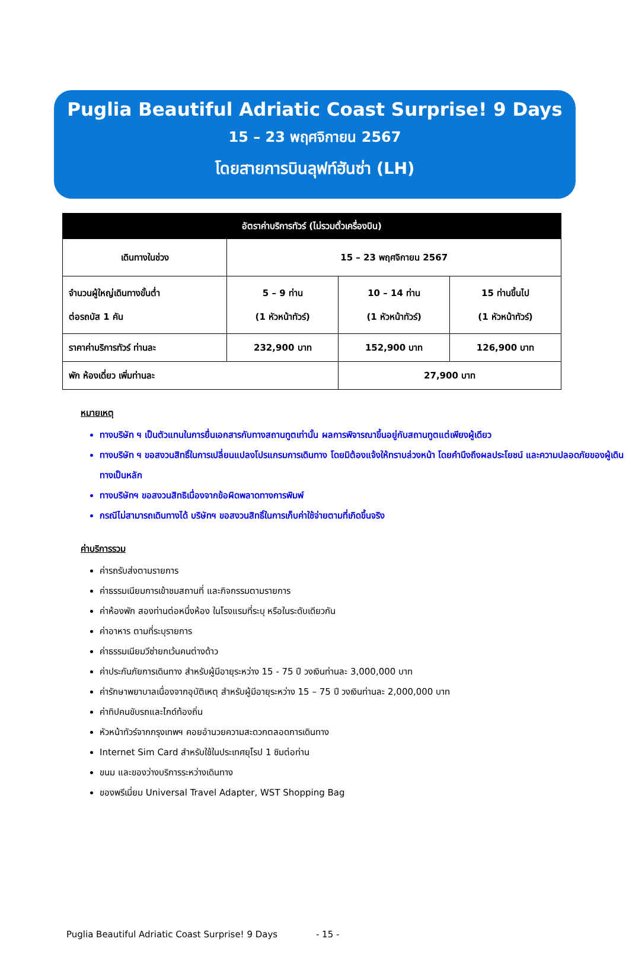Puglia Beautiful Adriatic Coast Surprise! 9 Days
15 – 23 พฤศจิกายน 2567
โดยสายการบินลุฟท์ฮันซ่า (LH)
| อัตราค่าบริการทัวร์ (ไม่รวมตั๋วเครื่องบิน) | | | |
| --- | --- | --- | --- |
| เดินทางในช่วง | 15 – 23 พฤศจิกายน 2567 | | |
| จำนวนผู้ใหญ่เดินทางขั้นต่ำ ต่อรถบัส 1 คัน | 5 – 9 ท่าน (1 หัวหน้าทัวร์) | 10 – 14 ท่าน (1 หัวหน้าทัวร์) | 15 ท่านขึ้นไป (1 หัวหน้าทัวร์) |
| ราคาค่าบริการทัวร์ ท่านละ | 232,900 บาท | 152,900 บาท | 126,900 บาท |
| พัก ห้องเดี่ยว เพิ่มท่านละ | | 27,900 บาท | |
หมายเหตุ
ทางบริษัท ฯ เป็นตัวแทนในการยื่นเอกสารกับทางสถานทูตเท่านั้น ผลการพิจารณาขึ้นอยู่กับสถานทูตแต่เพียงผู้เดียว
ทางบริษัท ฯ ขอสงวนสิทธิ์ในการเปลี่ยนแปลงโปรแกรมการเดินทาง โดยมิต้องแจ้งให้ทราบล่วงหน้า โดยคำนึงถึงผลประโยชน์ และความปลอดภัยของผู้เดินทางเป็นหลัก
ทางบริษัทฯ ขอสงวนสิทธิเนื่องจากข้อผิดพลาดทางการพิมพ์
กรณีไม่สามารถเดินทางได้ บริษัทฯ ขอสงวนสิทธิ์ในการเก็บค่าใช้จ่ายตามที่เกิดขึ้นจริง
ค่าบริการรวม
ค่ารถรับส่งตามรายการ
ค่าธรรมเนียมการเข้าชมสถานที่ และกิจกรรมตามรายการ
ค่าห้องพัก สองท่านต่อหนึ่งห้อง ในโรงแรมที่ระบุ หรือในระดับเดียวกัน
ค่าอาหาร ตามที่ระบุรายการ
ค่าธรรมเนียมวีซ่ายกเว้นคนต่างด้าว
ค่าประกันภัยการเดินทาง สำหรับผู้มีอายุระหว่าง 15 - 75 ปี วงเงินท่านละ 3,000,000 บาท
ค่ารักษาพยาบาลเนื่องจากอุบัติเหตุ สำหรับผู้มีอายุระหว่าง 15 – 75 ปี วงเงินท่านละ 2,000,000 บาท
ค่าทิปคนขับรถและไกด์ท้องถิ่น
หัวหน้าทัวร์จากกรุงเทพฯ คอยอำนวยความสะดวกตลอดการเดินทาง
Internet Sim Card สำหรับใช้ในประเทศยุโรป 1 ซิมต่อท่าน
ขนม และของว่างบริการระหว่างเดินทาง
ของพรีเมี่ยม Universal Travel Adapter, WST Shopping Bag
Puglia Beautiful Adriatic Coast Surprise! 9 Days - 15 -